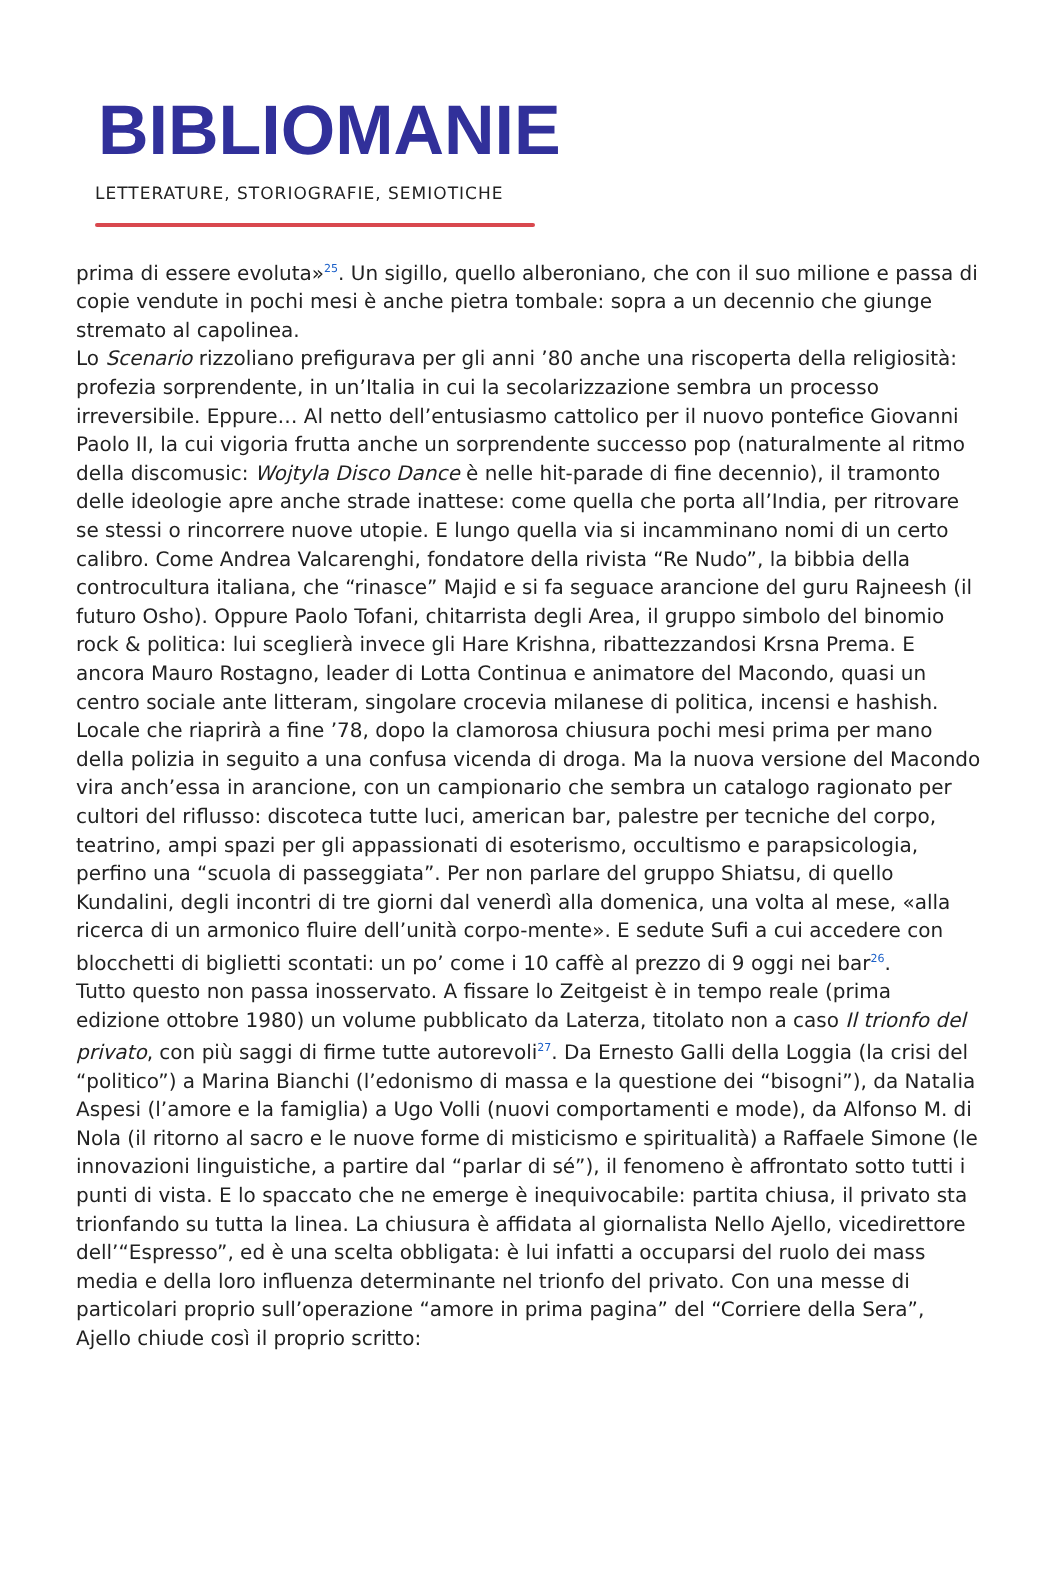BIBLIOMANIE
LETTERATURE, STORIOGRAFIE, SEMIOTICHE
prima di essere evoluta»<sup>25</sup>. Un sigillo, quello alberoniano, che con il suo milione e passa di copie vendute in pochi mesi è anche pietra tombale: sopra a un decennio che giunge stremato al capolinea.
Lo Scenario rizzoliano prefigurava per gli anni ’80 anche una riscoperta della religiosità: profezia sorprendente, in un’Italia in cui la secolarizzazione sembra un processo irreversibile. Eppure… Al netto dell’entusiasmo cattolico per il nuovo pontefice Giovanni Paolo II, la cui vigoria frutta anche un sorprendente successo pop (naturalmente al ritmo della discomusic: Wojtyla Disco Dance è nelle hit-parade di fine decennio), il tramonto delle ideologie apre anche strade inattese: come quella che porta all’India, per ritrovare se stessi o rincorrere nuove utopie. E lungo quella via si incamminano nomi di un certo calibro. Come Andrea Valcarenghi, fondatore della rivista “Re Nudo”, la bibbia della controcultura italiana, che “rinasce” Majid e si fa seguace arancione del guru Rajneesh (il futuro Osho). Oppure Paolo Tofani, chitarrista degli Area, il gruppo simbolo del binomio rock & politica: lui sceglierà invece gli Hare Krishna, ribattezzandosi Krsna Prema. E ancora Mauro Rostagno, leader di Lotta Continua e animatore del Macondo, quasi un centro sociale ante litteram, singolare crocevia milanese di politica, incensi e hashish. Locale che riaprirà a fine ’78, dopo la clamorosa chiusura pochi mesi prima per mano della polizia in seguito a una confusa vicenda di droga. Ma la nuova versione del Macondo vira anch’essa in arancione, con un campionario che sembra un catalogo ragionato per cultori del riflusso: discoteca tutte luci, american bar, palestre per tecniche del corpo, teatrino, ampi spazi per gli appassionati di esoterismo, occultismo e parapsicologia, perfino una “scuola di passeggiata”. Per non parlare del gruppo Shiatsu, di quello Kundalini, degli incontri di tre giorni dal venerdì alla domenica, una volta al mese, «alla ricerca di un armonico fluire dell’unità corpo-mente». E sedute Sufi a cui accedere con blocchetti di biglietti scontati: un po’ come i 10 caffè al prezzo di 9 oggi nei bar<sup>26</sup>.
Tutto questo non passa inosservato. A fissare lo Zeitgeist è in tempo reale (prima edizione ottobre 1980) un volume pubblicato da Laterza, titolato non a caso Il trionfo del privato, con più saggi di firme tutte autorevoli<sup>27</sup>. Da Ernesto Galli della Loggia (la crisi del “politico”) a Marina Bianchi (l’edonismo di massa e la questione dei “bisogni”), da Natalia Aspesi (l’amore e la famiglia) a Ugo Volli (nuovi comportamenti e mode), da Alfonso M. di Nola (il ritorno al sacro e le nuove forme di misticismo e spiritualità) a Raffaele Simone (le innovazioni linguistiche, a partire dal “parlar di sé”), il fenomeno è affrontato sotto tutti i punti di vista. E lo spaccato che ne emerge è inequivocabile: partita chiusa, il privato sta trionfando su tutta la linea. La chiusura è affidata al giornalista Nello Ajello, vicedirettore dell’“Espresso”, ed è una scelta obbligata: è lui infatti a occuparsi del ruolo dei mass media e della loro influenza determinante nel trionfo del privato. Con una messe di particolari proprio sull’operazione “amore in prima pagina” del “Corriere della Sera”, Ajello chiude così il proprio scritto: